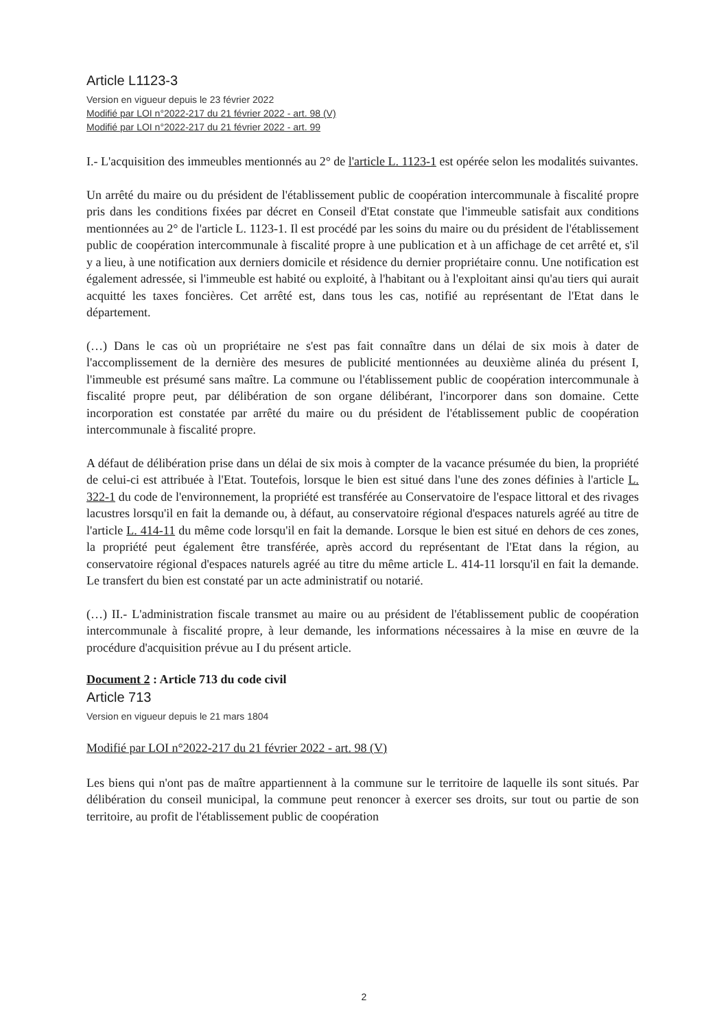Article L1123-3
Version en vigueur depuis le 23 février 2022
Modifié par LOI n°2022-217 du 21 février 2022 - art. 98 (V)
Modifié par LOI n°2022-217 du 21 février 2022 - art. 99
I.- L'acquisition des immeubles mentionnés au 2° de l'article L. 1123-1 est opérée selon les modalités suivantes.
Un arrêté du maire ou du président de l'établissement public de coopération intercommunale à fiscalité propre pris dans les conditions fixées par décret en Conseil d'Etat constate que l'immeuble satisfait aux conditions mentionnées au 2° de l'article L. 1123-1. Il est procédé par les soins du maire ou du président de l'établissement public de coopération intercommunale à fiscalité propre à une publication et à un affichage de cet arrêté et, s'il y a lieu, à une notification aux derniers domicile et résidence du dernier propriétaire connu. Une notification est également adressée, si l'immeuble est habité ou exploité, à l'habitant ou à l'exploitant ainsi qu'au tiers qui aurait acquitté les taxes foncières. Cet arrêté est, dans tous les cas, notifié au représentant de l'Etat dans le département.
(…) Dans le cas où un propriétaire ne s'est pas fait connaître dans un délai de six mois à dater de l'accomplissement de la dernière des mesures de publicité mentionnées au deuxième alinéa du présent I, l'immeuble est présumé sans maître. La commune ou l'établissement public de coopération intercommunale à fiscalité propre peut, par délibération de son organe délibérant, l'incorporer dans son domaine. Cette incorporation est constatée par arrêté du maire ou du président de l'établissement public de coopération intercommunale à fiscalité propre.
A défaut de délibération prise dans un délai de six mois à compter de la vacance présumée du bien, la propriété de celui-ci est attribuée à l'Etat. Toutefois, lorsque le bien est situé dans l'une des zones définies à l'article L. 322-1 du code de l'environnement, la propriété est transférée au Conservatoire de l'espace littoral et des rivages lacustres lorsqu'il en fait la demande ou, à défaut, au conservatoire régional d'espaces naturels agréé au titre de l'article L. 414-11 du même code lorsqu'il en fait la demande. Lorsque le bien est situé en dehors de ces zones, la propriété peut également être transférée, après accord du représentant de l'Etat dans la région, au conservatoire régional d'espaces naturels agréé au titre du même article L. 414-11 lorsqu'il en fait la demande. Le transfert du bien est constaté par un acte administratif ou notarié.
(…) II.- L'administration fiscale transmet au maire ou au président de l'établissement public de coopération intercommunale à fiscalité propre, à leur demande, les informations nécessaires à la mise en œuvre de la procédure d'acquisition prévue au I du présent article.
Document 2 : Article 713 du code civil
Article 713
Version en vigueur depuis le 21 mars 1804
Modifié par LOI n°2022-217 du 21 février 2022 - art. 98 (V)
Les biens qui n'ont pas de maître appartiennent à la commune sur le territoire de laquelle ils sont situés. Par délibération du conseil municipal, la commune peut renoncer à exercer ses droits, sur tout ou partie de son territoire, au profit de l'établissement public de coopération
2